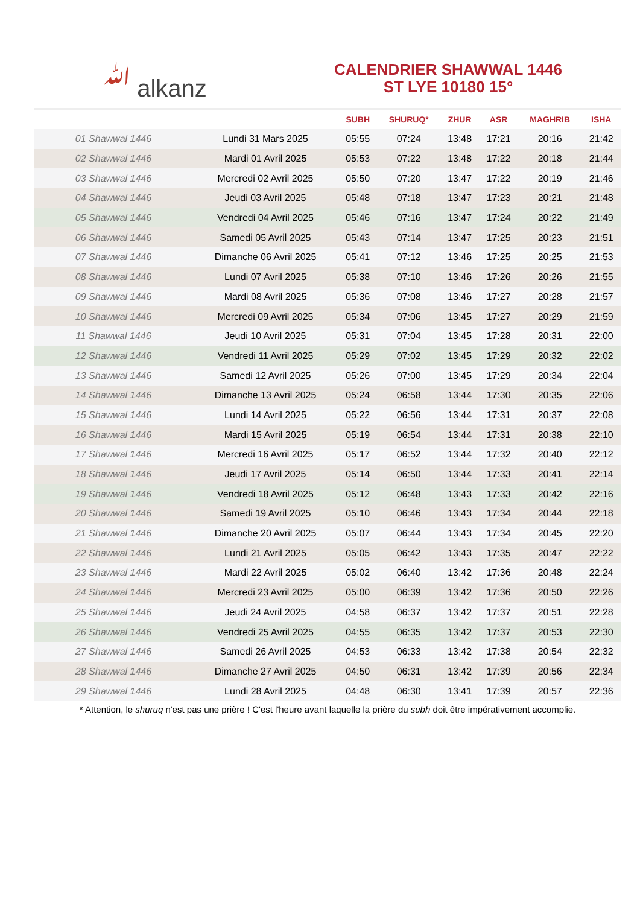ﷲ alkanz
CALENDRIER SHAWWAL 1446
ST LYE 10180 15°
| | | SUBH | SHURUQ* | ZHUR | ASR | MAGHRIB | ISHA |
| --- | --- | --- | --- | --- | --- | --- | --- |
| 01 Shawwal 1446 | Lundi 31 Mars 2025 | 05:55 | 07:24 | 13:48 | 17:21 | 20:16 | 21:42 |
| 02 Shawwal 1446 | Mardi 01 Avril 2025 | 05:53 | 07:22 | 13:48 | 17:22 | 20:18 | 21:44 |
| 03 Shawwal 1446 | Mercredi 02 Avril 2025 | 05:50 | 07:20 | 13:47 | 17:22 | 20:19 | 21:46 |
| 04 Shawwal 1446 | Jeudi 03 Avril 2025 | 05:48 | 07:18 | 13:47 | 17:23 | 20:21 | 21:48 |
| 05 Shawwal 1446 | Vendredi 04 Avril 2025 | 05:46 | 07:16 | 13:47 | 17:24 | 20:22 | 21:49 |
| 06 Shawwal 1446 | Samedi 05 Avril 2025 | 05:43 | 07:14 | 13:47 | 17:25 | 20:23 | 21:51 |
| 07 Shawwal 1446 | Dimanche 06 Avril 2025 | 05:41 | 07:12 | 13:46 | 17:25 | 20:25 | 21:53 |
| 08 Shawwal 1446 | Lundi 07 Avril 2025 | 05:38 | 07:10 | 13:46 | 17:26 | 20:26 | 21:55 |
| 09 Shawwal 1446 | Mardi 08 Avril 2025 | 05:36 | 07:08 | 13:46 | 17:27 | 20:28 | 21:57 |
| 10 Shawwal 1446 | Mercredi 09 Avril 2025 | 05:34 | 07:06 | 13:45 | 17:27 | 20:29 | 21:59 |
| 11 Shawwal 1446 | Jeudi 10 Avril 2025 | 05:31 | 07:04 | 13:45 | 17:28 | 20:31 | 22:00 |
| 12 Shawwal 1446 | Vendredi 11 Avril 2025 | 05:29 | 07:02 | 13:45 | 17:29 | 20:32 | 22:02 |
| 13 Shawwal 1446 | Samedi 12 Avril 2025 | 05:26 | 07:00 | 13:45 | 17:29 | 20:34 | 22:04 |
| 14 Shawwal 1446 | Dimanche 13 Avril 2025 | 05:24 | 06:58 | 13:44 | 17:30 | 20:35 | 22:06 |
| 15 Shawwal 1446 | Lundi 14 Avril 2025 | 05:22 | 06:56 | 13:44 | 17:31 | 20:37 | 22:08 |
| 16 Shawwal 1446 | Mardi 15 Avril 2025 | 05:19 | 06:54 | 13:44 | 17:31 | 20:38 | 22:10 |
| 17 Shawwal 1446 | Mercredi 16 Avril 2025 | 05:17 | 06:52 | 13:44 | 17:32 | 20:40 | 22:12 |
| 18 Shawwal 1446 | Jeudi 17 Avril 2025 | 05:14 | 06:50 | 13:44 | 17:33 | 20:41 | 22:14 |
| 19 Shawwal 1446 | Vendredi 18 Avril 2025 | 05:12 | 06:48 | 13:43 | 17:33 | 20:42 | 22:16 |
| 20 Shawwal 1446 | Samedi 19 Avril 2025 | 05:10 | 06:46 | 13:43 | 17:34 | 20:44 | 22:18 |
| 21 Shawwal 1446 | Dimanche 20 Avril 2025 | 05:07 | 06:44 | 13:43 | 17:34 | 20:45 | 22:20 |
| 22 Shawwal 1446 | Lundi 21 Avril 2025 | 05:05 | 06:42 | 13:43 | 17:35 | 20:47 | 22:22 |
| 23 Shawwal 1446 | Mardi 22 Avril 2025 | 05:02 | 06:40 | 13:42 | 17:36 | 20:48 | 22:24 |
| 24 Shawwal 1446 | Mercredi 23 Avril 2025 | 05:00 | 06:39 | 13:42 | 17:36 | 20:50 | 22:26 |
| 25 Shawwal 1446 | Jeudi 24 Avril 2025 | 04:58 | 06:37 | 13:42 | 17:37 | 20:51 | 22:28 |
| 26 Shawwal 1446 | Vendredi 25 Avril 2025 | 04:55 | 06:35 | 13:42 | 17:37 | 20:53 | 22:30 |
| 27 Shawwal 1446 | Samedi 26 Avril 2025 | 04:53 | 06:33 | 13:42 | 17:38 | 20:54 | 22:32 |
| 28 Shawwal 1446 | Dimanche 27 Avril 2025 | 04:50 | 06:31 | 13:42 | 17:39 | 20:56 | 22:34 |
| 29 Shawwal 1446 | Lundi 28 Avril 2025 | 04:48 | 06:30 | 13:41 | 17:39 | 20:57 | 22:36 |
* Attention, le shuruq n'est pas une prière ! C'est l'heure avant laquelle la prière du subh doit être impérativement accomplie.